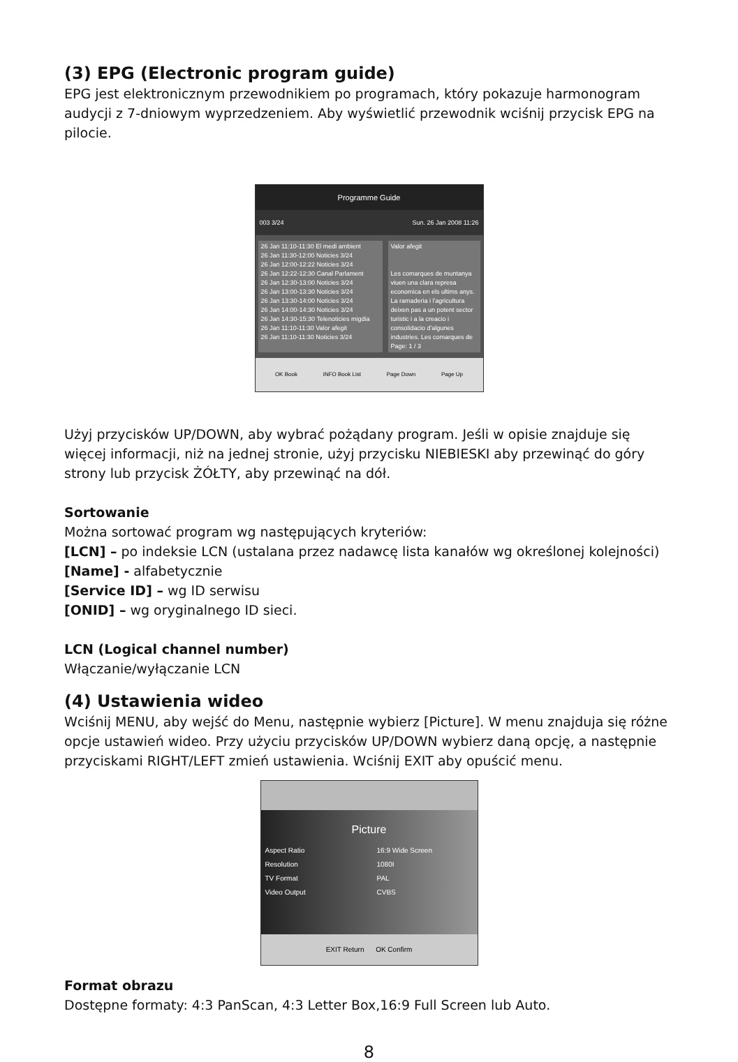(3) EPG (Electronic program guide)
EPG jest elektronicznym przewodnikiem po programach, który pokazuje harmonogram audycji z 7-dniowym wyprzedzeniem. Aby wyświetlić przewodnik wciśnij przycisk EPG na pilocie.
Programme Guide
003 3/24 Sun. 26 Jan 2008 11:26
26 Jan 11:10-11:30 El medi ambient
26 Jan 11:30-12:00 Noticies 3/24
26 Jan 12:00-12:22 Noticies 3/24
26 Jan 12:22-12:30 Canal Parlament
26 Jan 12:30-13:00 Noticies 3/24
26 Jan 13:00-13:30 Noticies 3/24
26 Jan 13:30-14:00 Noticies 3/24
26 Jan 14:00-14:30 Noticies 3/24
26 Jan 14:30-15:30 Telenoticies migdia
26 Jan 11:10-11:30 Valor afegit
26 Jan 11:10-11:30 Noticies 3/24
Valor afegit
Les comarques de muntanya viuen una clara represa economica en els ultims anys. La ramaderia i l'agricultura deixen pas a un potent sector turistic i a la creacio i consolidacio d'algunes industries. Les comarques de
Page: 1 / 3
OK Book INFO Book List Page Down Page Up
Użyj przycisków UP/DOWN, aby wybrać pożądany program. Jeśli w opisie znajduje się więcej informacji, niż na jednej stronie, użyj przycisku NIEBIESKI aby przewinąć do góry strony lub przycisk ŻÓŁTY, aby przewinąć na dół.
Sortowanie
Można sortować program wg następujących kryteriów:
[LCN] – po indeksie LCN (ustalana przez nadawcę lista kanałów wg określonej kolejności)
[Name] - alfabetycznie
[Service ID] – wg ID serwisu
[ONID] – wg oryginalnego ID sieci.
LCN (Logical channel number)
Włączanie/wyłączanie LCN
(4) Ustawienia wideo
Wciśnij MENU, aby wejść do Menu, następnie wybierz [Picture]. W menu znajduja się różne opcje ustawień wideo. Przy użyciu przycisków UP/DOWN wybierz daną opcję, a następnie przyciskami RIGHT/LEFT zmień ustawienia. Wciśnij EXIT aby opuścić menu.
Picture
Aspect Ratio 16:9 Wide Screen
Resolution 1080I
TV Format PAL
Video Output CVBS
EXIT Return OK Confirm
Format obrazu
Dostępne formaty: 4:3 PanScan, 4:3 Letter Box,16:9 Full Screen lub Auto.
8